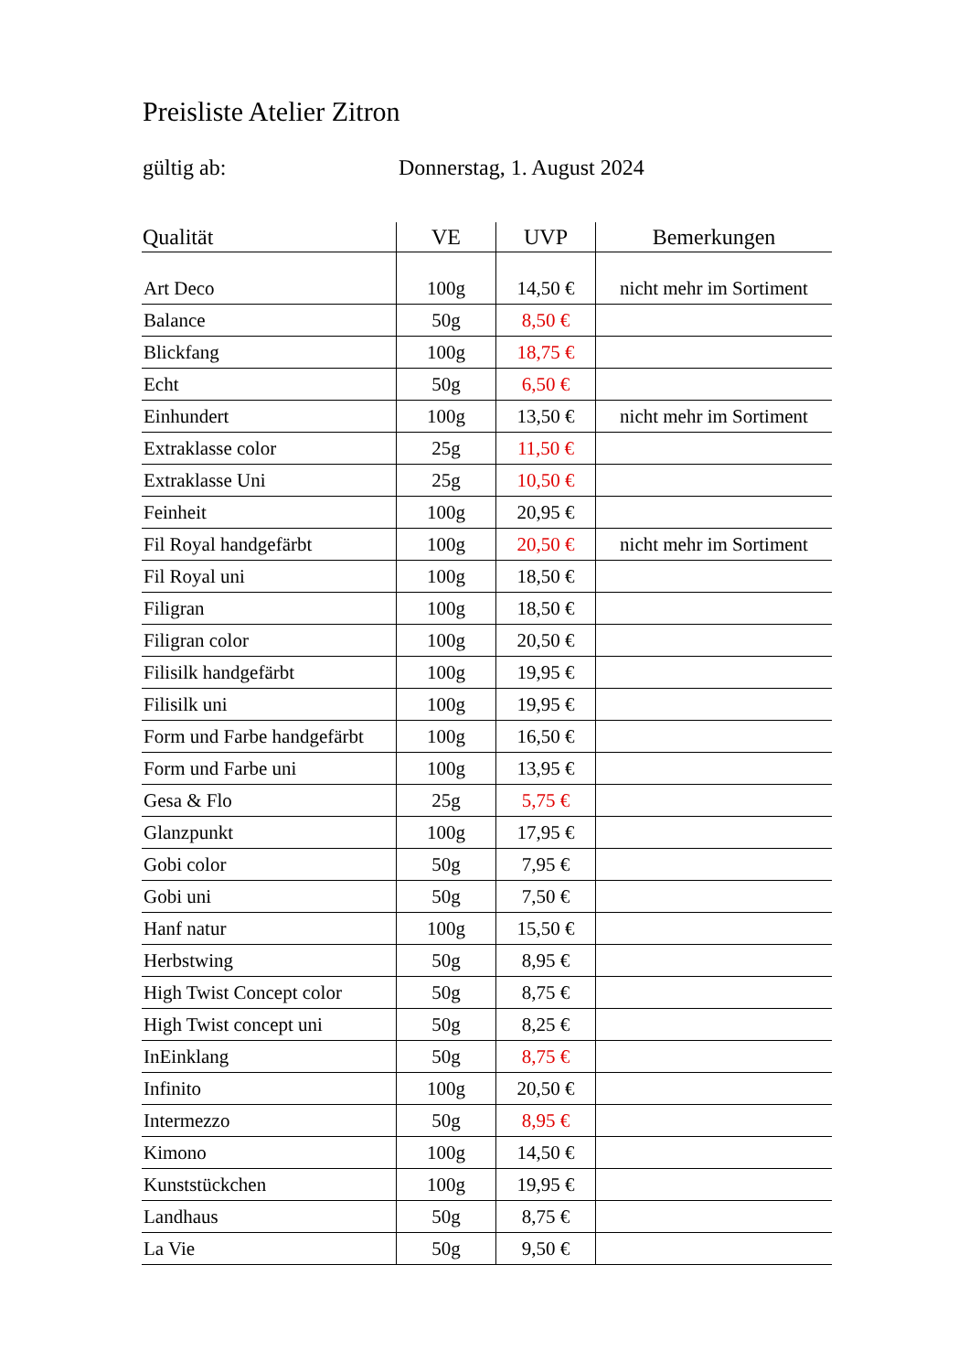Preisliste Atelier Zitron
gültig ab: Donnerstag, 1. August 2024
| Qualität | VE | UVP | Bemerkungen |
| --- | --- | --- | --- |
| Art Deco | 100g | 14,50 € | nicht mehr im Sortiment |
| Balance | 50g | 8,50 € | |
| Blickfang | 100g | 18,75 € | |
| Echt | 50g | 6,50 € | |
| Einhundert | 100g | 13,50 € | nicht mehr im Sortiment |
| Extraklasse color | 25g | 11,50 € | |
| Extraklasse Uni | 25g | 10,50 € | |
| Feinheit | 100g | 20,95 € | |
| Fil Royal handgefärbt | 100g | 20,50 € | nicht mehr im Sortiment |
| Fil Royal uni | 100g | 18,50 € | |
| Filigran | 100g | 18,50 € | |
| Filigran color | 100g | 20,50 € | |
| Filisilk handgefärbt | 100g | 19,95 € | |
| Filisilk uni | 100g | 19,95 € | |
| Form und Farbe handgefärbt | 100g | 16,50 € | |
| Form und Farbe uni | 100g | 13,95 € | |
| Gesa & Flo | 25g | 5,75 € | |
| Glanzpunkt | 100g | 17,95 € | |
| Gobi color | 50g | 7,95 € | |
| Gobi uni | 50g | 7,50 € | |
| Hanf natur | 100g | 15,50 € | |
| Herbstwing | 50g | 8,95 € | |
| High Twist Concept color | 50g | 8,75 € | |
| High Twist concept uni | 50g | 8,25 € | |
| InEinklang | 50g | 8,75 € | |
| Infinito | 100g | 20,50 € | |
| Intermezzo | 50g | 8,95 € | |
| Kimono | 100g | 14,50 € | |
| Kunststückchen | 100g | 19,95 € | |
| Landhaus | 50g | 8,75 € | |
| La Vie | 50g | 9,50 € | |